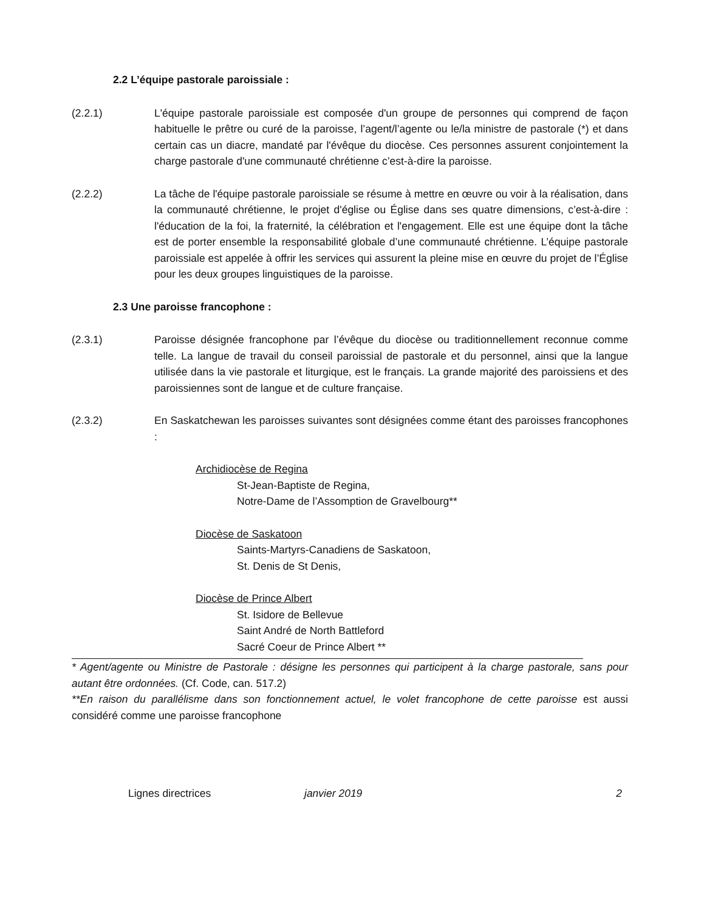2.2 L’équipe pastorale paroissiale :
(2.2.1) L'équipe pastorale paroissiale est composée d'un groupe de personnes qui comprend de façon habituelle le prêtre ou curé de la paroisse, l’agent/l’agente ou le/la ministre de pastorale (*) et dans certain cas un diacre, mandaté par l'évêque du diocèse. Ces personnes assurent conjointement la charge pastorale d'une communauté chrétienne c’est-à-dire la paroisse.
(2.2.2) La tâche de l'équipe pastorale paroissiale se résume à mettre en œuvre ou voir à la réalisation, dans la communauté chrétienne, le projet d'église ou Église dans ses quatre dimensions, c’est-à-dire : l'éducation de la foi, la fraternité, la célébration et l'engagement. Elle est une équipe dont la tâche est de porter ensemble la responsabilité globale d’une communauté chrétienne. L’équipe pastorale paroissiale est appelée à offrir les services qui assurent la pleine mise en œuvre du projet de l’Église pour les deux groupes linguistiques de la paroisse.
2.3 Une paroisse francophone :
(2.3.1) Paroisse désignée francophone par l’évêque du diocèse ou traditionnellement reconnue comme telle. La langue de travail du conseil paroissial de pastorale et du personnel, ainsi que la langue utilisée dans la vie pastorale et liturgique, est le français. La grande majorité des paroissiens et des paroissiennes sont de langue et de culture française.
(2.3.2) En Saskatchewan les paroisses suivantes sont désignées comme étant des paroisses francophones :
Archidiocèse de Regina
St-Jean-Baptiste de Regina,
Notre-Dame de l’Assomption de Gravelbourg**
Diocèse de Saskatoon
Saints-Martyrs-Canadiens de Saskatoon,
St. Denis de St Denis,
Diocèse de Prince Albert
St. Isidore de Bellevue
Saint André de North Battleford
Sacré Coeur de Prince Albert **
* Agent/agente ou Ministre de Pastorale : désigne les personnes qui participent à la charge pastorale, sans pour autant être ordonnées. (Cf. Code, can. 517.2)
**En raison du parallélisme dans son fonctionnement actuel, le volet francophone de cette paroisse est aussi considéré comme une paroisse francophone
Lignes directrices janvier 2019 2